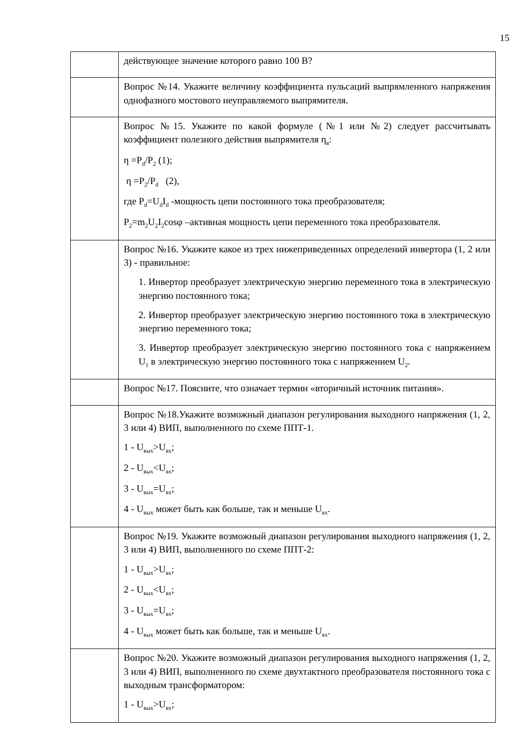15
| | действующее значение которого равно 100 В? |
| | Вопрос №14. Укажите величину коэффициента пульсаций выпрямленного напряжения однофазного мостового неуправляемого выпрямителя. |
| | Вопрос №15. Укажите по какой формуле (№1 или №2) следует рассчитывать коэффициент полезного действия выпрямителя η<sub>в</sub>: η =P<sub>d</sub>/P<sub>2</sub> (1); η =P<sub>2</sub>/P<sub>d</sub> (2), где P<sub>d</sub>=U<sub>d</sub>I<sub>d</sub> -мощность цепи постоянного тока преобразователя; P<sub>2</sub>=m<sub>2</sub>U<sub>2</sub>I<sub>2</sub>cosφ –активная мощность цепи переменного тока преобразователя. |
| | Вопрос №16. Укажите какое из трех нижеприведенных определений инвертора (1, 2 или 3) - правильное: 1. Инвертор преобразует электрическую энергию переменного тока в электрическую энергию постоянного тока; 2. Инвертор преобразует электрическую энергию постоянного тока в электрическую энергию переменного тока; 3. Инвертор преобразует электрическую энергию постоянного тока с напряжением U<sub>1</sub> в электрическую энергию постоянного тока с напряжением U<sub>2</sub>. |
| | Вопрос №17. Поясните, что означает термин «вторичный источник питания». |
| | Вопрос №18.Укажите возможный диапазон регулирования выходного напряжения (1, 2, 3 или 4) ВИП, выполненного по схеме ППТ-1. 1 - U<sub>вых</sub>>U<sub>вх</sub>; 2 - U<sub>вых</sub><U<sub>вх</sub>; 3 - U<sub>вых</sub>=U<sub>вх</sub>; 4 - U<sub>вых</sub> может быть как больше, так и меньше U<sub>вх</sub>. |
| | Вопрос №19. Укажите возможный диапазон регулирования выходного напряжения (1, 2, 3 или 4) ВИП, выполненного по схеме ППТ-2: 1 - U<sub>вых</sub>>U<sub>вх</sub>; 2 - U<sub>вых</sub><U<sub>вх</sub>; 3 - U<sub>вых</sub>=U<sub>вх</sub>; 4 - U<sub>вых</sub> может быть как больше, так и меньше U<sub>вх</sub>. |
| | Вопрос №20. Укажите возможный диапазон регулирования выходного напряжения (1, 2, 3 или 4) ВИП, выполненного по схеме двухтактного преобразователя постоянного тока с выходным трансформатором: 1 - U<sub>вых</sub>>U<sub>вх</sub>; |